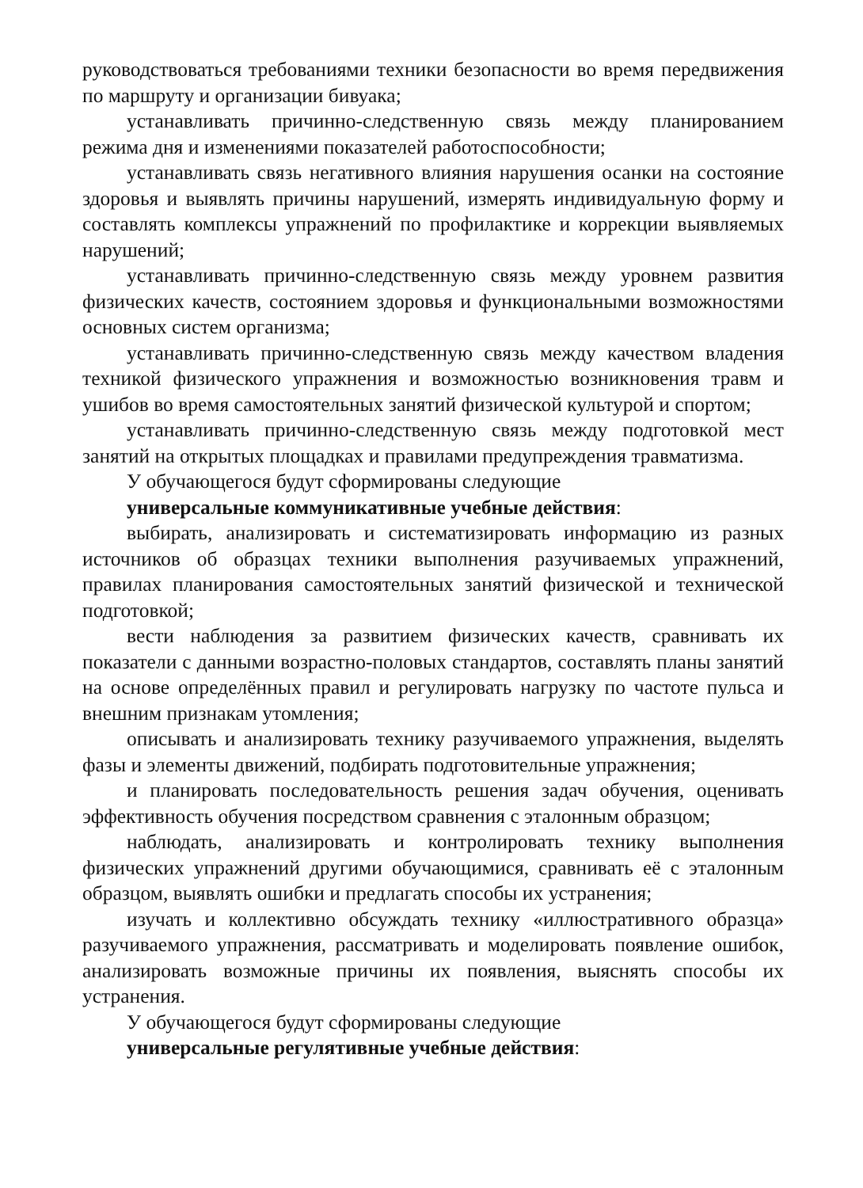руководствоваться требованиями техники безопасности во время передвижения по маршруту и организации бивуака;
устанавливать причинно-следственную связь между планированием режима дня и изменениями показателей работоспособности;
устанавливать связь негативного влияния нарушения осанки на состояние здоровья и выявлять причины нарушений, измерять индивидуальную форму и составлять комплексы упражнений по профилактике и коррекции выявляемых нарушений;
устанавливать причинно-следственную связь между уровнем развития физических качеств, состоянием здоровья и функциональными возможностями основных систем организма;
устанавливать причинно-следственную связь между качеством владения техникой физического упражнения и возможностью возникновения травм и ушибов во время самостоятельных занятий физической культурой и спортом;
устанавливать причинно-следственную связь между подготовкой мест занятий на открытых площадках и правилами предупреждения травматизма.
У обучающегося будут сформированы следующие
универсальные коммуникативные учебные действия:
выбирать, анализировать и систематизировать информацию из разных источников об образцах техники выполнения разучиваемых упражнений, правилах планирования самостоятельных занятий физической и технической подготовкой;
вести наблюдения за развитием физических качеств, сравнивать их показатели с данными возрастно-половых стандартов, составлять планы занятий на основе определённых правил и регулировать нагрузку по частоте пульса и внешним признакам утомления;
описывать и анализировать технику разучиваемого упражнения, выделять фазы и элементы движений, подбирать подготовительные упражнения;
и планировать последовательность решения задач обучения, оценивать эффективность обучения посредством сравнения с эталонным образцом;
наблюдать, анализировать и контролировать технику выполнения физических упражнений другими обучающимися, сравнивать её с эталонным образцом, выявлять ошибки и предлагать способы их устранения;
изучать и коллективно обсуждать технику «иллюстративного образца» разучиваемого упражнения, рассматривать и моделировать появление ошибок, анализировать возможные причины их появления, выяснять способы их устранения.
У обучающегося будут сформированы следующие
универсальные регулятивные учебные действия: